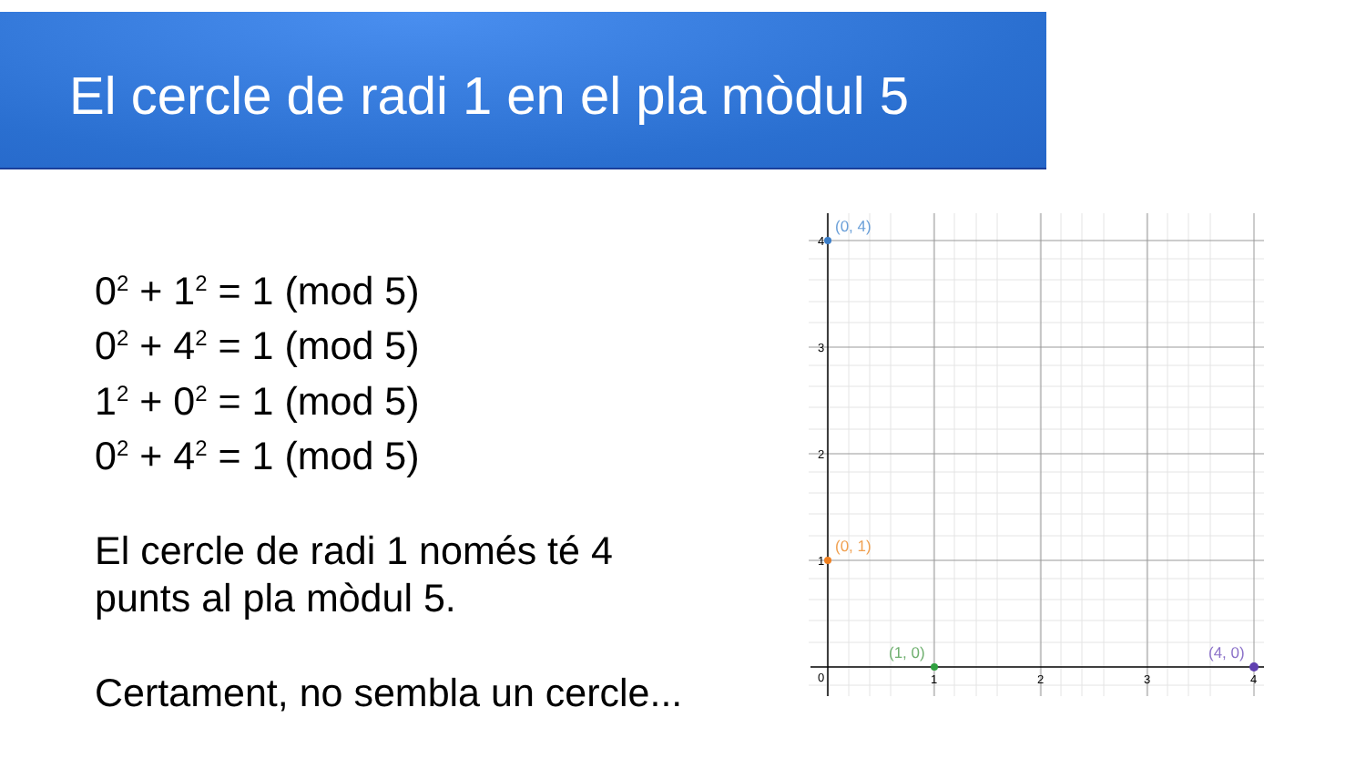El cercle de radi 1 en el pla mòdul 5
0<sup>2</sup> + 1<sup>2</sup> = 1 (mod 5)
0<sup>2</sup> + 4<sup>2</sup> = 1 (mod 5)
1<sup>2</sup> + 0<sup>2</sup> = 1 (mod 5)
0<sup>2</sup> + 4<sup>2</sup> = 1 (mod 5)
El cercle de radi 1 només té 4
punts al pla mòdul 5.
Certament, no sembla un cercle...
4
3
2
1
0
1
2
3
4
(0, 4)
(0, 1)
(1, 0)
(4, 0)